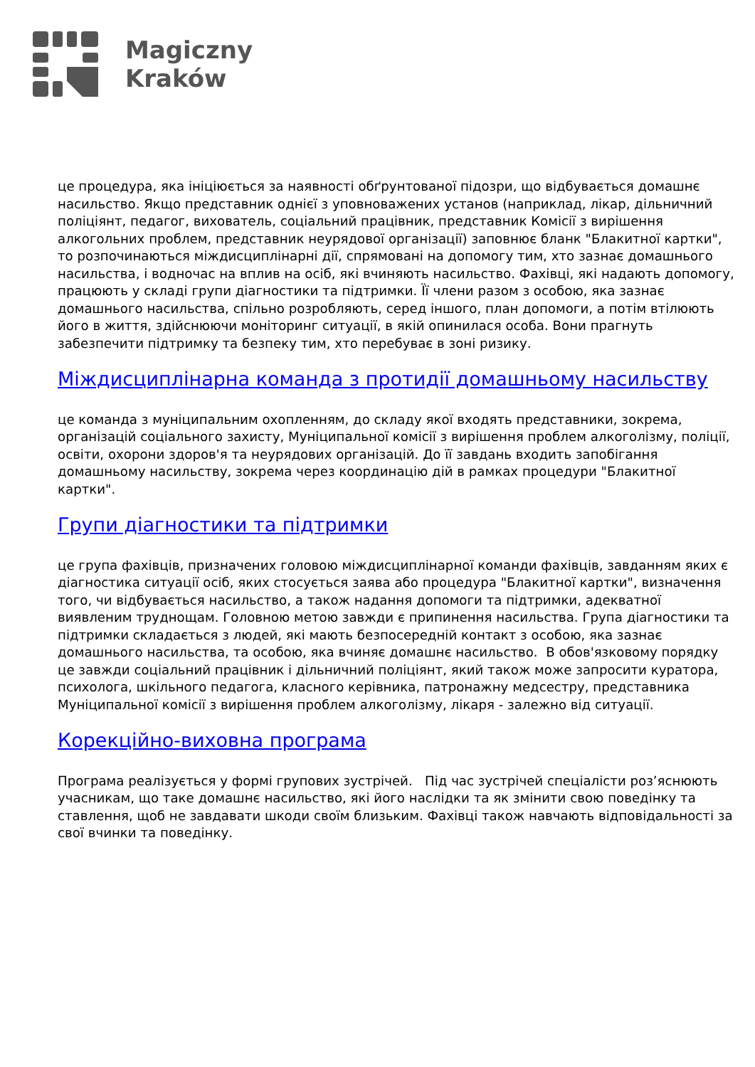Magiczny
Kraków
це процедура, яка ініціюється за наявності обґрунтованої підозри, що відбувається домашнє насильство. Якщо представник однієї з уповноважених установ (наприклад, лікар, дільничний поліціянт, педагог, вихователь, соціальний працівник, представник Комісії з вирішення алкогольних проблем, представник неурядової організації) заповнює бланк "Блакитної картки", то розпочинаються міждисциплінарні дії, спрямовані на допомогу тим, хто зазнає домашнього насильства, і водночас на вплив на осіб, які вчиняють насильство. Фахівці, які надають допомогу, працюють у складі групи діагностики та підтримки. Її члени разом з особою, яка зазнає домашнього насильства, спільно розробляють, серед іншого, план допомоги, а потім втілюють його в життя, здійснюючи моніторинг ситуації, в якій опинилася особа. Вони прагнуть забезпечити підтримку та безпеку тим, хто перебуває в зоні ризику.
Міждисциплінарна команда з протидії домашньому насильству
це команда з муніципальним охопленням, до складу якої входять представники, зокрема, організацій соціального захисту, Муніципальної комісії з вирішення проблем алкоголізму, поліції, освіти, охорони здоров'я та неурядових організацій. До її завдань входить запобігання домашньому насильству, зокрема через координацію дій в рамках процедури "Блакитної картки".
Групи діагностики та підтримки
це група фахівців, призначених головою міждисциплінарної команди фахівців, завданням яких є діагностика ситуації осіб, яких стосується заява або процедура "Блакитної картки", визначення того, чи відбувається насильство, а також надання допомоги та підтримки, адекватної виявленим труднощам. Головною метою завжди є припинення насильства. Група діагностики та підтримки складається з людей, які мають безпосередній контакт з особою, яка зазнає домашнього насильства, та особою, яка вчиняє домашнє насильство. В обов'язковому порядку це завжди соціальний працівник і дільничний поліціянт, який також може запросити куратора, психолога, шкільного педагога, класного керівника, патронажну медсестру, представника Муніципальної комісії з вирішення проблем алкоголізму, лікаря - залежно від ситуації.
Корекційно-виховна програма
Програма реалізується у формі групових зустрічей. Під час зустрічей спеціалісти роз’яснюють учасникам, що таке домашнє насильство, які його наслідки та як змінити свою поведінку та ставлення, щоб не завдавати шкоди своїм близьким. Фахівці також навчають відповідальності за свої вчинки та поведінку.